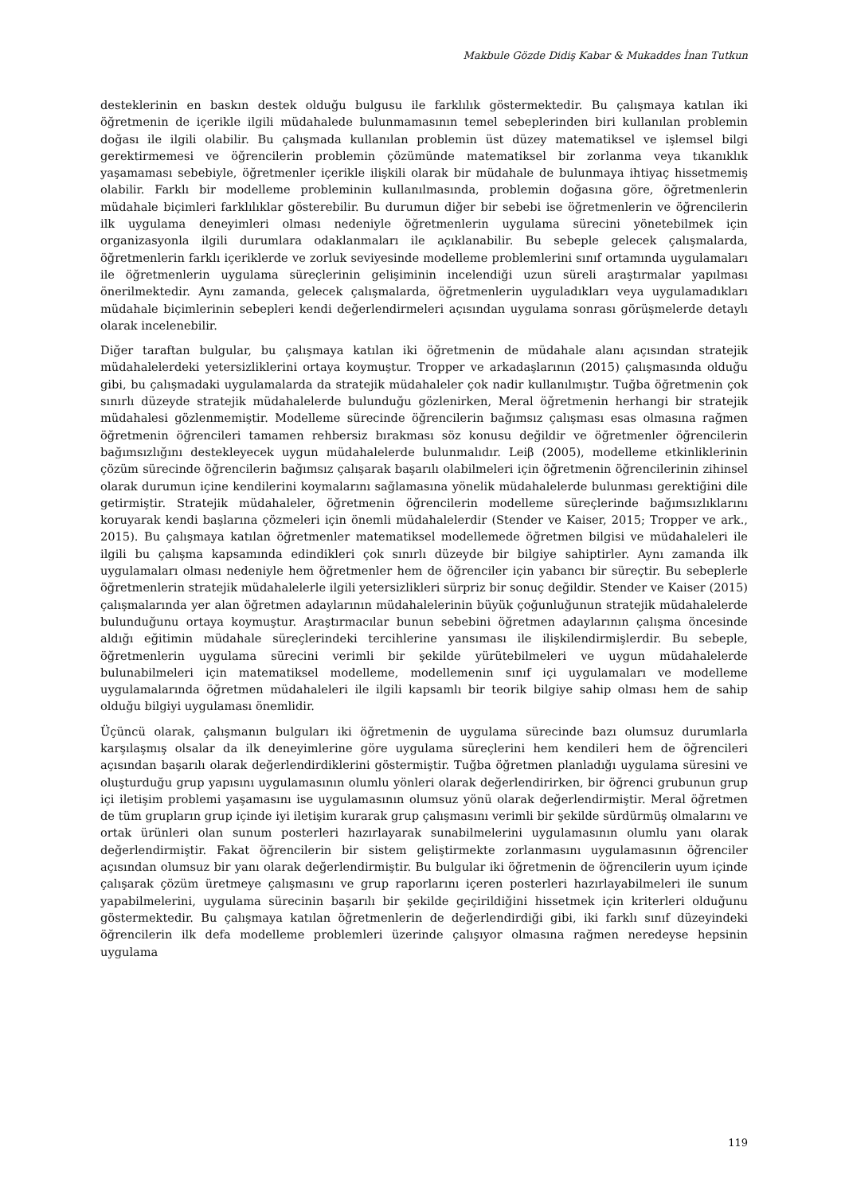Makbule Gözde Didiş Kabar & Mukaddes İnan Tutkun
desteklerinin en baskın destek olduğu bulgusu ile farklılık göstermektedir. Bu çalışmaya katılan iki öğretmenin de içerikle ilgili müdahalede bulunmamasının temel sebeplerinden biri kullanılan problemin doğası ile ilgili olabilir. Bu çalışmada kullanılan problemin üst düzey matematiksel ve işlemsel bilgi gerektirmemesi ve öğrencilerin problemin çözümünde matematiksel bir zorlanma veya tıkanıklık yaşamaması sebebiyle, öğretmenler içerikle ilişkili olarak bir müdahale de bulunmaya ihtiyaç hissetmemiş olabilir. Farklı bir modelleme probleminin kullanılmasında, problemin doğasına göre, öğretmenlerin müdahale biçimleri farklılıklar gösterebilir. Bu durumun diğer bir sebebi ise öğretmenlerin ve öğrencilerin ilk uygulama deneyimleri olması nedeniyle öğretmenlerin uygulama sürecini yönetebilmek için organizasyonla ilgili durumlara odaklanmaları ile açıklanabilir. Bu sebeple gelecek çalışmalarda, öğretmenlerin farklı içeriklerde ve zorluk seviyesinde modelleme problemlerini sınıf ortamında uygulamaları ile öğretmenlerin uygulama süreçlerinin gelişiminin incelendiği uzun süreli araştırmalar yapılması önerilmektedir. Aynı zamanda, gelecek çalışmalarda, öğretmenlerin uyguladıkları veya uygulamadıkları müdahale biçimlerinin sebepleri kendi değerlendirmeleri açısından uygulama sonrası görüşmelerde detaylı olarak incelenebilir.
Diğer taraftan bulgular, bu çalışmaya katılan iki öğretmenin de müdahale alanı açısından stratejik müdahalelerdeki yetersizliklerini ortaya koymuştur. Tropper ve arkadaşlarının (2015) çalışmasında olduğu gibi, bu çalışmadaki uygulamalarda da stratejik müdahaleler çok nadir kullanılmıştır. Tuğba öğretmenin çok sınırlı düzeyde stratejik müdahalelerde bulunduğu gözlenirken, Meral öğretmenin herhangi bir stratejik müdahalesi gözlenmemiştir. Modelleme sürecinde öğrencilerin bağımsız çalışması esas olmasına rağmen öğretmenin öğrencileri tamamen rehbersiz bırakması söz konusu değildir ve öğretmenler öğrencilerin bağımsızlığını destekleyecek uygun müdahalelerde bulunmalıdır. Leiβ (2005), modelleme etkinliklerinin çözüm sürecinde öğrencilerin bağımsız çalışarak başarılı olabilmeleri için öğretmenin öğrencilerinin zihinsel olarak durumun içine kendilerini koymalarını sağlamasına yönelik müdahalelerde bulunması gerektiğini dile getirmiştir. Stratejik müdahaleler, öğretmenin öğrencilerin modelleme süreçlerinde bağımsızlıklarını koruyarak kendi başlarına çözmeleri için önemli müdahalelerdir (Stender ve Kaiser, 2015; Tropper ve ark., 2015). Bu çalışmaya katılan öğretmenler matematiksel modellemede öğretmen bilgisi ve müdahaleleri ile ilgili bu çalışma kapsamında edindikleri çok sınırlı düzeyde bir bilgiye sahiptirler. Aynı zamanda ilk uygulamaları olması nedeniyle hem öğretmenler hem de öğrenciler için yabancı bir süreçtir. Bu sebeplerle öğretmenlerin stratejik müdahalelerle ilgili yetersizlikleri sürpriz bir sonuç değildir. Stender ve Kaiser (2015) çalışmalarında yer alan öğretmen adaylarının müdahalelerinin büyük çoğunluğunun stratejik müdahalelerde bulunduğunu ortaya koymuştur. Araştırmacılar bunun sebebini öğretmen adaylarının çalışma öncesinde aldığı eğitimin müdahale süreçlerindeki tercihlerine yansıması ile ilişkilendirmişlerdir. Bu sebeple, öğretmenlerin uygulama sürecini verimli bir şekilde yürütebilmeleri ve uygun müdahalelerde bulunabilmeleri için matematiksel modelleme, modellemenin sınıf içi uygulamaları ve modelleme uygulamalarında öğretmen müdahaleleri ile ilgili kapsamlı bir teorik bilgiye sahip olması hem de sahip olduğu bilgiyi uygulaması önemlidir.
Üçüncü olarak, çalışmanın bulguları iki öğretmenin de uygulama sürecinde bazı olumsuz durumlarla karşılaşmış olsalar da ilk deneyimlerine göre uygulama süreçlerini hem kendileri hem de öğrencileri açısından başarılı olarak değerlendirdiklerini göstermiştir. Tuğba öğretmen planladığı uygulama süresini ve oluşturduğu grup yapısını uygulamasının olumlu yönleri olarak değerlendirirken, bir öğrenci grubunun grup içi iletişim problemi yaşamasını ise uygulamasının olumsuz yönü olarak değerlendirmiştir. Meral öğretmen de tüm grupların grup içinde iyi iletişim kurarak grup çalışmasını verimli bir şekilde sürdürmüş olmalarını ve ortak ürünleri olan sunum posterleri hazırlayarak sunabilmelerini uygulamasının olumlu yanı olarak değerlendirmiştir. Fakat öğrencilerin bir sistem geliştirmekte zorlanmasını uygulamasının öğrenciler açısından olumsuz bir yanı olarak değerlendirmiştir. Bu bulgular iki öğretmenin de öğrencilerin uyum içinde çalışarak çözüm üretmeye çalışmasını ve grup raporlarını içeren posterleri hazırlayabilmeleri ile sunum yapabilmelerini, uygulama sürecinin başarılı bir şekilde geçirildiğini hissetmek için kriterleri olduğunu göstermektedir. Bu çalışmaya katılan öğretmenlerin de değerlendirdiği gibi, iki farklı sınıf düzeyindeki öğrencilerin ilk defa modelleme problemleri üzerinde çalışıyor olmasına rağmen neredeyse hepsinin uygulama
119